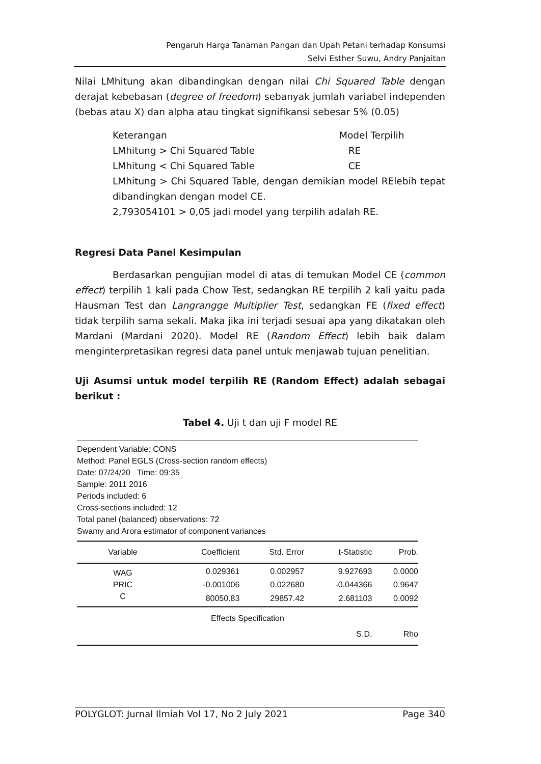Pengaruh Harga Tanaman Pangan dan Upah Petani terhadap Konsumsi
Selvi Esther Suwu, Andry Panjaitan
Nilai LMhitung akan dibandingkan dengan nilai Chi Squared Table dengan derajat kebebasan (degree of freedom) sebanyak jumlah variabel independen (bebas atau X) dan alpha atau tingkat signifikansi sebesar 5% (0.05)
Keterangan Model Terpilih
LMhitung > Chi Squared Table RE
LMhitung < Chi Squared Table CE
LMhitung > Chi Squared Table, dengan demikian model RElebih tepat dibandingkan dengan model CE.
2,793054101 > 0,05 jadi model yang terpilih adalah RE.
Regresi Data Panel Kesimpulan
Berdasarkan pengujian model di atas di temukan Model CE (common effect) terpilih 1 kali pada Chow Test, sedangkan RE terpilih 2 kali yaitu pada Hausman Test dan Langrangge Multiplier Test, sedangkan FE (fixed effect) tidak terpilih sama sekali. Maka jika ini terjadi sesuai apa yang dikatakan oleh Mardani (Mardani 2020). Model RE (Random Effect) lebih baik dalam menginterpretasikan regresi data panel untuk menjawab tujuan penelitian.
Uji Asumsi untuk model terpilih RE (Random Effect) adalah sebagai berikut :
Tabel 4. Uji t dan uji F model RE
Dependent Variable: CONS
Method: Panel EGLS (Cross-section random effects)
Date: 07/24/20 Time: 09:35
Sample: 2011 2016
Periods included: 6
Cross-sections included: 12
Total panel (balanced) observations: 72
Swamy and Arora estimator of component variances
| Variable | Coefficient | Std. Error | t-Statistic | Prob. |
| --- | --- | --- | --- | --- |
| WAG | 0.029361 | 0.002957 | 9.927693 | 0.0000 |
| PRIC | -0.001006 | 0.022680 | -0.044366 | 0.9647 |
| C | 80050.83 | 29857.42 | 2.681103 | 0.0092 |
| Effects Specification | | | | |
| | | | S.D. | Rho |
POLYGLOT: Jurnal Ilmiah Vol 17, No 2 July 2021 Page 340